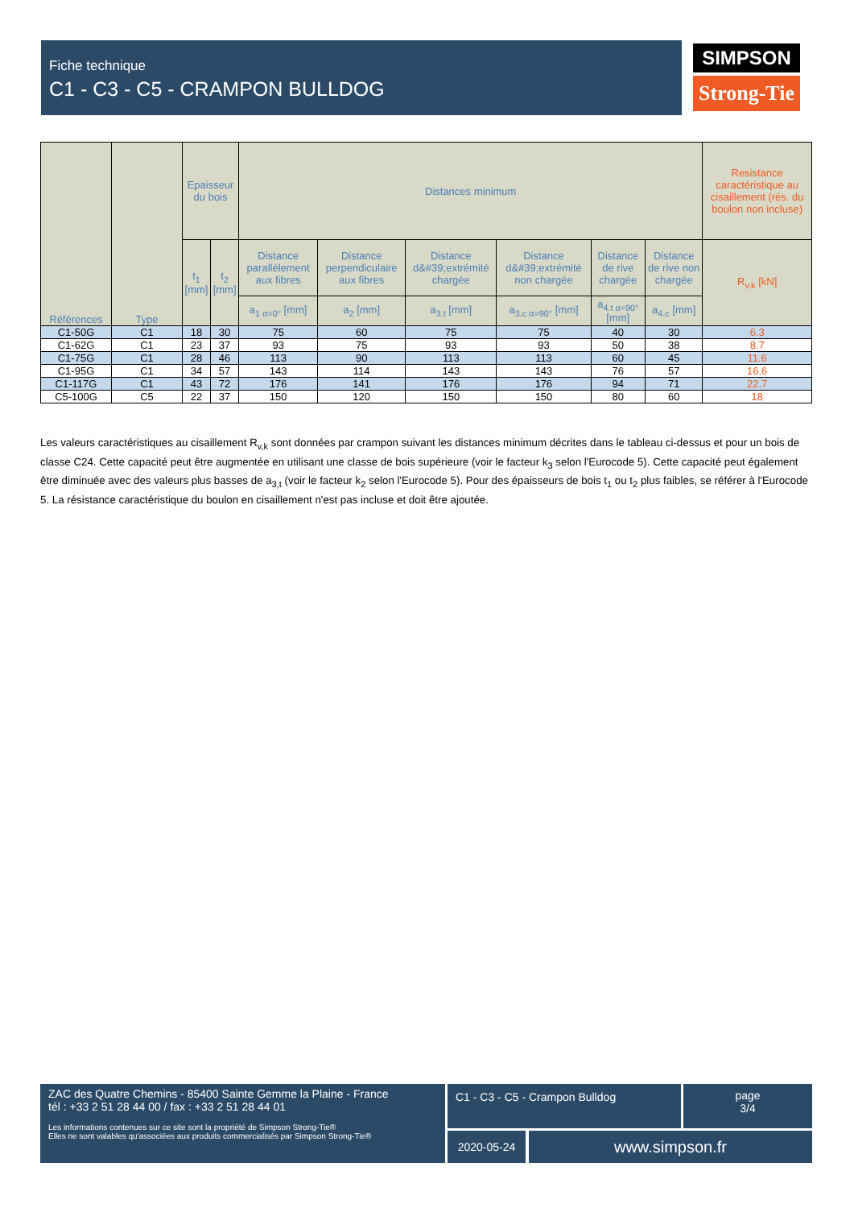Fiche technique
C1 - C3 - C5 - CRAMPON BULLDOG
SIMPSON
Strong-Tie
| Références | Type | Epaisseur du bois | | Distances minimum | | | | | | Resistance caractéristique au cisaillement (rés. du boulon non incluse) |
| --- | --- | --- | --- | --- | --- | --- | --- | --- | --- | --- |
| | | t<sub>1</sub> [mm] | t<sub>2</sub> [mm] | Distance parallèlement aux fibres | Distance perpendiculaire aux fibres | Distance d&#39;extrémité chargée | Distance d&#39;extrémité non chargée | Distance de rive chargée | Distance de rive non chargée | R<sub>v.k</sub> [kN] |
| | | | | a<sub>1 α=0°</sub> [mm] | a<sub>2</sub> [mm] | a<sub>3.t</sub> [mm] | a<sub>3.c α=90°</sub> [mm] | a<sub>4.t α=90°</sub> [mm] | a<sub>4.c</sub> [mm] | |
| C1-50G | C1 | 18 | 30 | 75 | 60 | 75 | 75 | 40 | 30 | 6.3 |
| C1-62G | C1 | 23 | 37 | 93 | 75 | 93 | 93 | 50 | 38 | 8.7 |
| C1-75G | C1 | 28 | 46 | 113 | 90 | 113 | 113 | 60 | 45 | 11.6 |
| C1-95G | C1 | 34 | 57 | 143 | 114 | 143 | 143 | 76 | 57 | 16.6 |
| C1-117G | C1 | 43 | 72 | 176 | 141 | 176 | 176 | 94 | 71 | 22.7 |
| C5-100G | C5 | 22 | 37 | 150 | 120 | 150 | 150 | 80 | 60 | 18 |
Les valeurs caractéristiques au cisaillement R<sub>v,k</sub> sont données par crampon suivant les distances minimum décrites dans le tableau ci-dessus et pour un bois de classe C24. Cette capacité peut être augmentée en utilisant une classe de bois supérieure (voir le facteur k<sub>3</sub> selon l'Eurocode 5). Cette capacité peut également être diminuée avec des valeurs plus basses de a<sub>3,t</sub> (voir le facteur k<sub>2</sub> selon l'Eurocode 5). Pour des épaisseurs de bois t<sub>1</sub> ou t<sub>2</sub> plus faibles, se référer à l'Eurocode 5. La résistance caractéristique du boulon en cisaillement n'est pas incluse et doit être ajoutée.
ZAC des Quatre Chemins - 85400 Sainte Gemme la Plaine - France
tél : +33 2 51 28 44 00 / fax : +33 2 51 28 44 01
Les informations contenues sur ce site sont la propriété de Simpson Strong-Tie®
Elles ne sont valables qu'associées aux produits commercialisés par Simpson Strong-Tie®
C1 - C3 - C5 - Crampon Bulldog
page
3/4
2020-05-24 www.simpson.fr